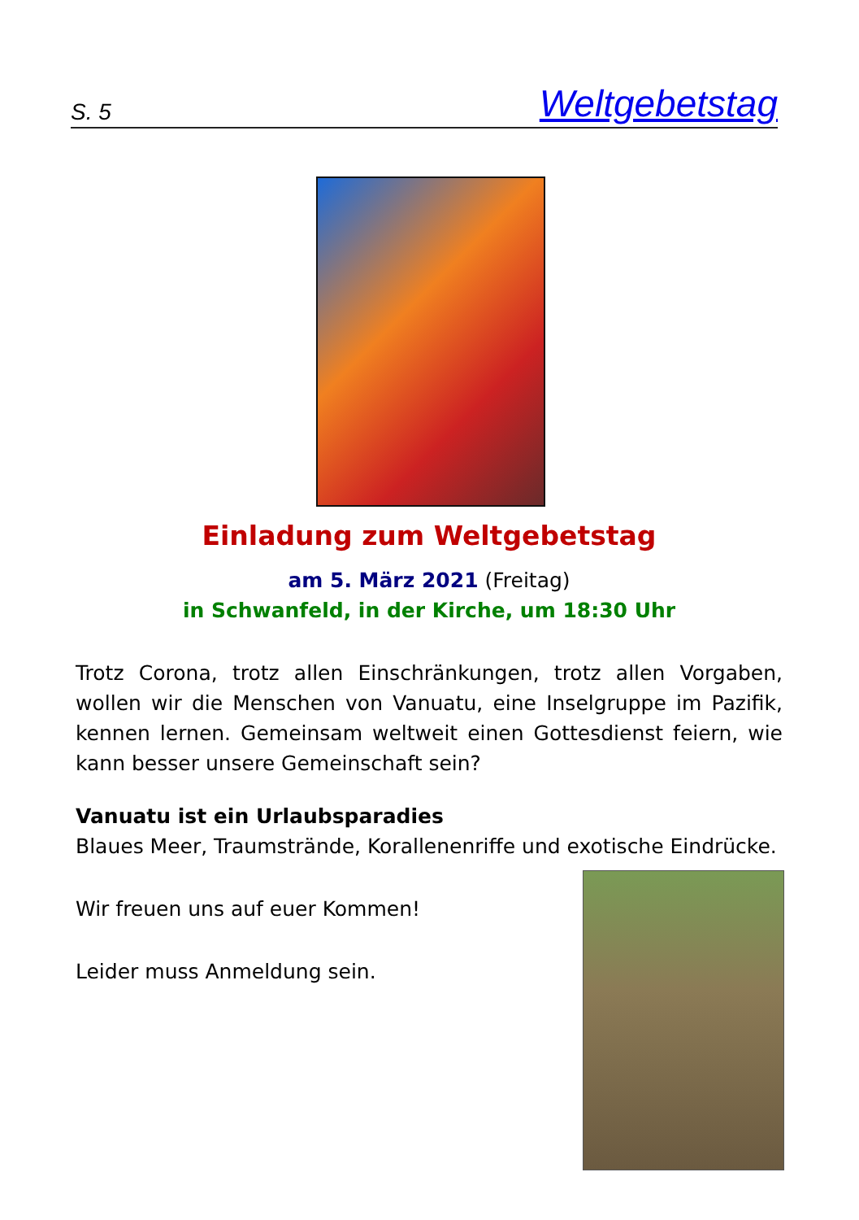S. 5 Weltgebetstag
Einladung zum Weltgebetstag
am 5. März 2021 (Freitag)
in Schwanfeld, in der Kirche, um 18:30 Uhr
Trotz Corona, trotz allen Einschränkungen, trotz allen Vorgaben, wollen wir die Menschen von Vanuatu, eine Inselgruppe im Pazifik, kennen lernen. Gemeinsam weltweit einen Gottesdienst feiern, wie kann besser unsere Gemeinschaft sein?
Vanuatu ist ein Urlaubsparadies
Blaues Meer, Traumstrände, Korallenenriffe und exotische Eindrücke.
Wir freuen uns auf euer Kommen!
Leider muss Anmeldung sein.